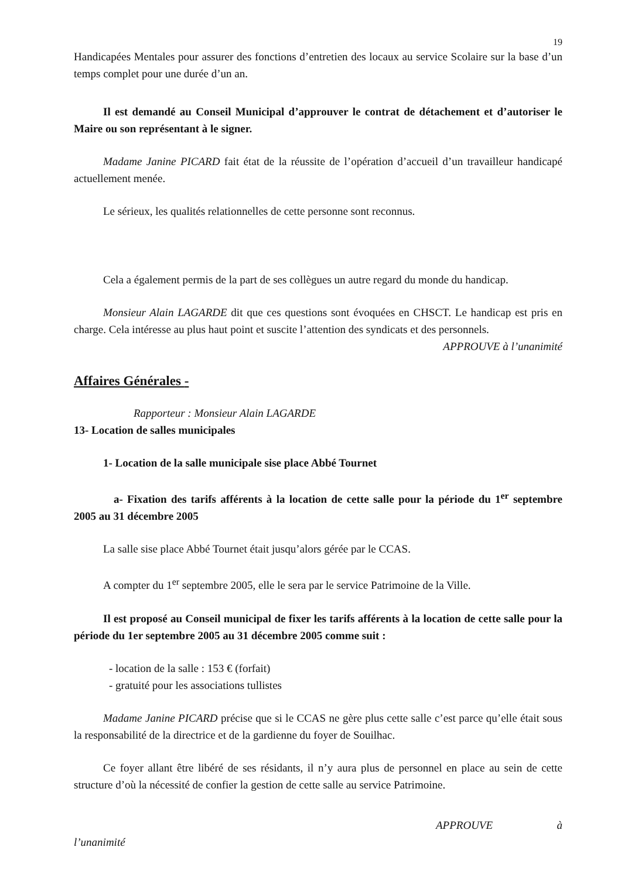19
Handicapées Mentales pour assurer des fonctions d’entretien des locaux au service Scolaire sur la base d’un temps complet pour une durée d’un an.
Il est demandé au Conseil Municipal d’approuver le contrat de détachement et d’autoriser le Maire ou son représentant à le signer.
Madame Janine PICARD fait état de la réussite de l’opération d’accueil d’un travailleur handicapé actuellement menée.
Le sérieux, les qualités relationnelles de cette personne sont reconnus.
Cela a également permis de la part de ses collègues un autre regard du monde du handicap.
Monsieur Alain LAGARDE dit que ces questions sont évoquées en CHSCT. Le handicap est pris en charge. Cela intéresse au plus haut point et suscite l’attention des syndicats et des personnels.
APPROUVE à l’unanimité
Affaires Générales -
Rapporteur : Monsieur Alain LAGARDE
13- Location de salles municipales
1- Location de la salle municipale sise place Abbé Tournet
a- Fixation des tarifs afférents à la location de cette salle pour la période du 1<sup>er</sup> septembre 2005 au 31 décembre 2005
La salle sise place Abbé Tournet était jusqu’alors gérée par le CCAS.
A compter du 1<sup>er</sup> septembre 2005, elle le sera par le service Patrimoine de la Ville.
Il est proposé au Conseil municipal de fixer les tarifs afférents à la location de cette salle pour la période du 1er septembre 2005 au 31 décembre 2005 comme suit :
- location de la salle : 153 € (forfait)
- gratuité pour les associations tullistes
Madame Janine PICARD précise que si le CCAS ne gère plus cette salle c’est parce qu’elle était sous la responsabilité de la directrice et de la gardienne du foyer de Souilhac.
Ce foyer allant être libéré de ses résidants, il n’y aura plus de personnel en place au sein de cette structure d’où la nécessité de confier la gestion de cette salle au service Patrimoine.
APPROUVE à
l’unanimité